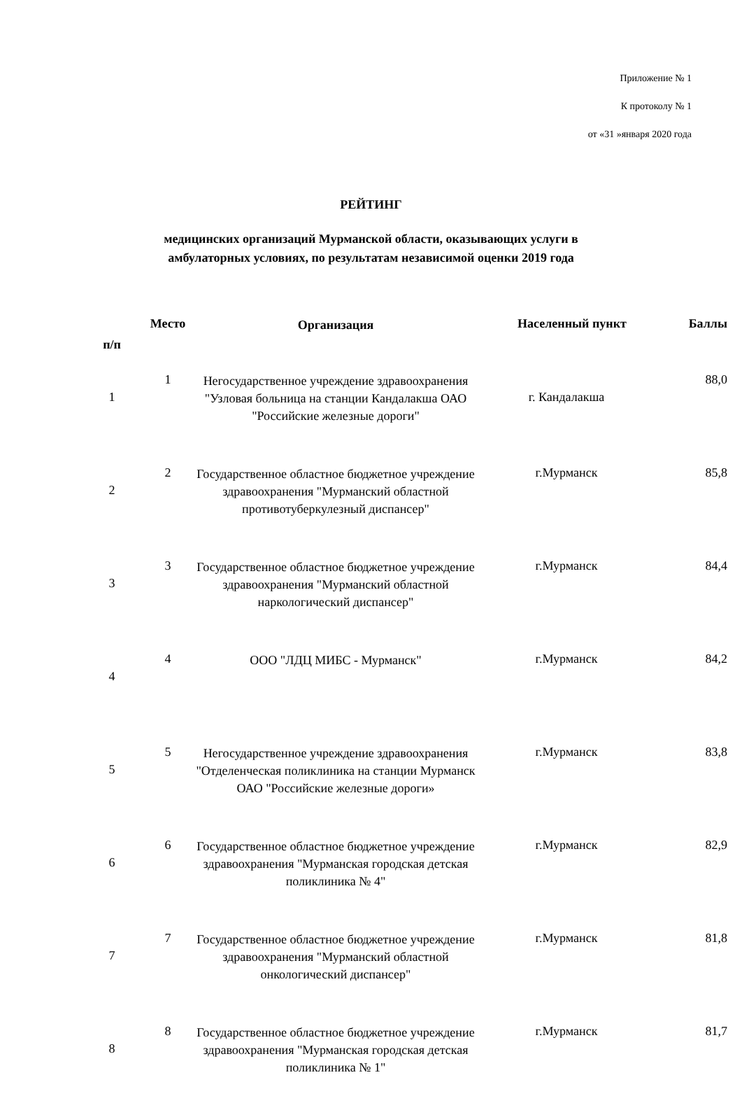Приложение № 1
К протоколу № 1
от «31 »января 2020 года
РЕЙТИНГ
медицинских организаций Мурманской области, оказывающих услуги в
амбулаторных условиях, по результатам независимой оценки 2019 года
| п/п | Место | Организация | Населенный пункт | Баллы |
| --- | --- | --- | --- | --- |
| 1 | 1 | Негосударственное учреждение здравоохранения "Узловая больница на станции Кандалакша ОАО "Российские железные дороги" | г. Кандалакша | 88,0 |
| 2 | 2 | Государственное областное бюджетное учреждение здравоохранения "Мурманский областной противотуберкулезный диспансер" | г.Мурманск | 85,8 |
| 3 | 3 | Государственное областное бюджетное учреждение здравоохранения "Мурманский областной наркологический диспансер" | г.Мурманск | 84,4 |
| 4 | 4 | ООО "ЛДЦ МИБС - Мурманск" | г.Мурманск | 84,2 |
| 5 | 5 | Негосударственное учреждение здравоохранения "Отделенческая поликлиника на станции Мурманск ОАО "Российские железные дороги» | г.Мурманск | 83,8 |
| 6 | 6 | Государственное областное бюджетное учреждение здравоохранения "Мурманская городская детская поликлиника № 4" | г.Мурманск | 82,9 |
| 7 | 7 | Государственное областное бюджетное учреждение здравоохранения "Мурманский областной онкологический диспансер" | г.Мурманск | 81,8 |
| 8 | 8 | Государственное областное бюджетное учреждение здравоохранения "Мурманская городская детская поликлиника № 1" | г.Мурманск | 81,7 |